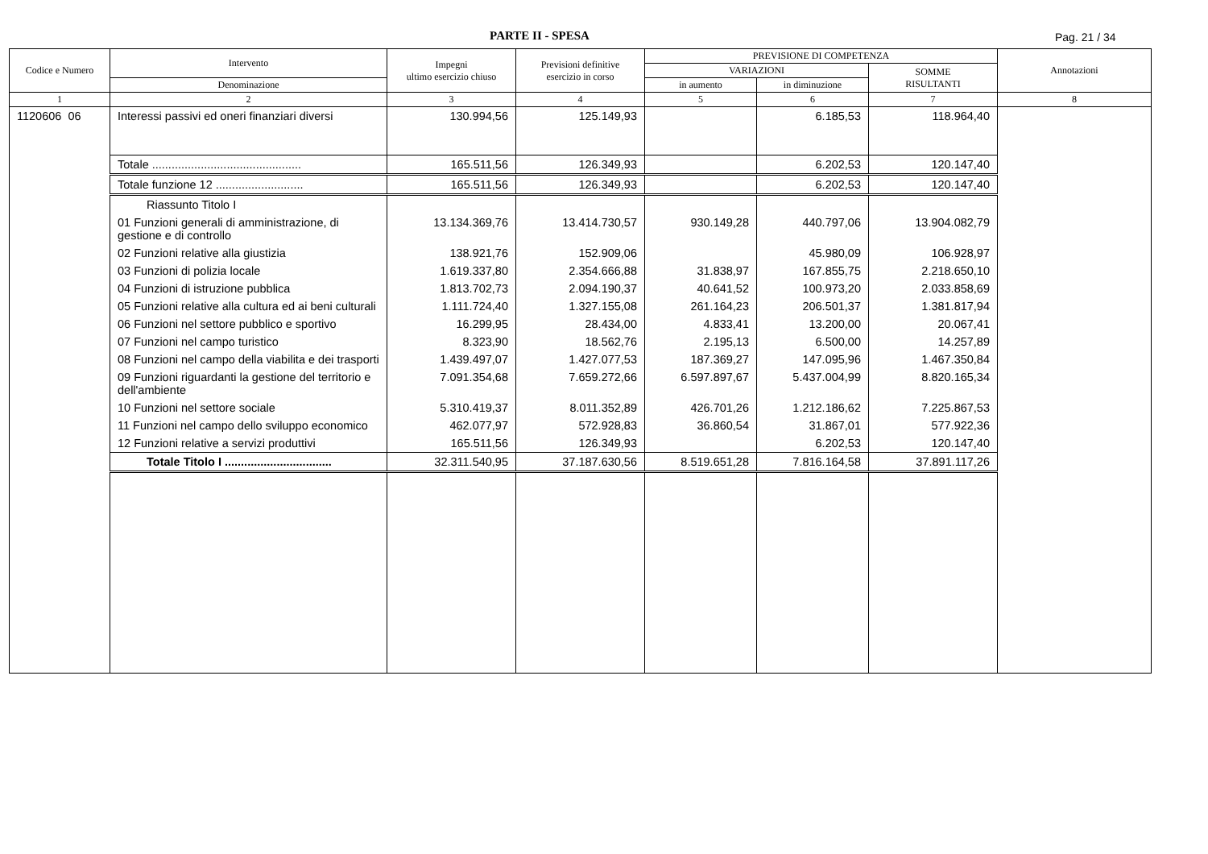PARTE II - SPESA Pag. 21 / 34
| Codice e Numero | Intervento | Impegni ultimo esercizio chiuso | Previsioni definitive esercizio in corso | PREVISIONE DI COMPETENZA | | | Annotazioni |
| --- | --- | --- | --- | --- | --- | --- | --- |
| | | | | VARIAZIONI | | SOMME RISULTANTI | |
| | Denominazione | | | in aumento | in diminuzione | | |
| 1 | 2 | 3 | 4 | 5 | 6 | 7 | 8 |
| 1120606 06 | Interessi passivi ed oneri finanziari diversi | 130.994,56 | 125.149,93 | | 6.185,53 | 118.964,40 | |
| | Totale .............................................. | 165.511,56 | 126.349,93 | | 6.202,53 | 120.147,40 | |
| | Totale funzione 12 ........................... | 165.511,56 | 126.349,93 | | 6.202,53 | 120.147,40 | |
| | Riassunto Titolo I | | | | | | |
| | 01 Funzioni generali di amministrazione, di gestione e di controllo | 13.134.369,76 | 13.414.730,57 | 930.149,28 | 440.797,06 | 13.904.082,79 | |
| | 02 Funzioni relative alla giustizia | 138.921,76 | 152.909,06 | | 45.980,09 | 106.928,97 | |
| | 03 Funzioni di polizia locale | 1.619.337,80 | 2.354.666,88 | 31.838,97 | 167.855,75 | 2.218.650,10 | |
| | 04 Funzioni di istruzione pubblica | 1.813.702,73 | 2.094.190,37 | 40.641,52 | 100.973,20 | 2.033.858,69 | |
| | 05 Funzioni relative alla cultura ed ai beni culturali | 1.111.724,40 | 1.327.155,08 | 261.164,23 | 206.501,37 | 1.381.817,94 | |
| | 06 Funzioni nel settore pubblico e sportivo | 16.299,95 | 28.434,00 | 4.833,41 | 13.200,00 | 20.067,41 | |
| | 07 Funzioni nel campo turistico | 8.323,90 | 18.562,76 | 2.195,13 | 6.500,00 | 14.257,89 | |
| | 08 Funzioni nel campo della viabilita e dei trasporti | 1.439.497,07 | 1.427.077,53 | 187.369,27 | 147.095,96 | 1.467.350,84 | |
| | 09 Funzioni riguardanti la gestione del territorio e dell'ambiente | 7.091.354,68 | 7.659.272,66 | 6.597.897,67 | 5.437.004,99 | 8.820.165,34 | |
| | 10 Funzioni nel settore sociale | 5.310.419,37 | 8.011.352,89 | 426.701,26 | 1.212.186,62 | 7.225.867,53 | |
| | 11 Funzioni nel campo dello sviluppo economico | 462.077,97 | 572.928,83 | 36.860,54 | 31.867,01 | 577.922,36 | |
| | 12 Funzioni relative a servizi produttivi | 165.511,56 | 126.349,93 | | 6.202,53 | 120.147,40 | |
| | Totale Titolo I ................................. | 32.311.540,95 | 37.187.630,56 | 8.519.651,28 | 7.816.164,58 | 37.891.117,26 | |